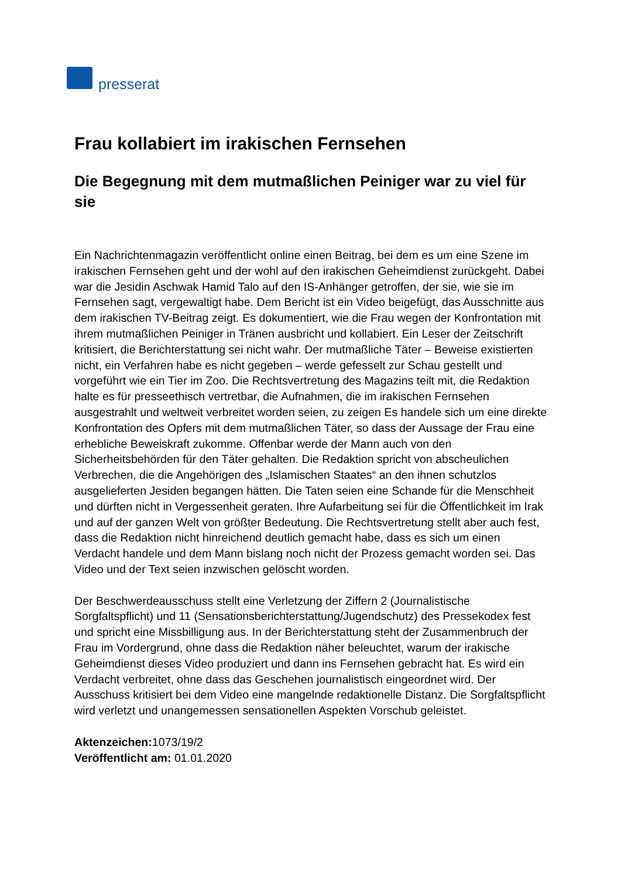presserat
Frau kollabiert im irakischen Fernsehen
Die Begegnung mit dem mutmaßlichen Peiniger war zu viel für sie
Ein Nachrichtenmagazin veröffentlicht online einen Beitrag, bei dem es um eine Szene im irakischen Fernsehen geht und der wohl auf den irakischen Geheimdienst zurückgeht. Dabei war die Jesidin Aschwak Hamid Talo auf den IS-Anhänger getroffen, der sie, wie sie im Fernsehen sagt, vergewaltigt habe. Dem Bericht ist ein Video beigefügt, das Ausschnitte aus dem irakischen TV-Beitrag zeigt. Es dokumentiert, wie die Frau wegen der Konfrontation mit ihrem mutmaßlichen Peiniger in Tränen ausbricht und kollabiert. Ein Leser der Zeitschrift kritisiert, die Berichterstattung sei nicht wahr. Der mutmaßliche Täter – Beweise existierten nicht, ein Verfahren habe es nicht gegeben – werde gefesselt zur Schau gestellt und vorgeführt wie ein Tier im Zoo. Die Rechtsvertretung des Magazins teilt mit, die Redaktion halte es für presseethisch vertretbar, die Aufnahmen, die im irakischen Fernsehen ausgestrahlt und weltweit verbreitet worden seien, zu zeigen Es handele sich um eine direkte Konfrontation des Opfers mit dem mutmaßlichen Täter, so dass der Aussage der Frau eine erhebliche Beweiskraft zukomme. Offenbar werde der Mann auch von den Sicherheitsbehörden für den Täter gehalten. Die Redaktion spricht von abscheulichen Verbrechen, die die Angehörigen des „Islamischen Staates“ an den ihnen schutzlos ausgelieferten Jesiden begangen hätten. Die Taten seien eine Schande für die Menschheit und dürften nicht in Vergessenheit geraten. Ihre Aufarbeitung sei für die Öffentlichkeit im Irak und auf der ganzen Welt von größter Bedeutung. Die Rechtsvertretung stellt aber auch fest, dass die Redaktion nicht hinreichend deutlich gemacht habe, dass es sich um einen Verdacht handele und dem Mann bislang noch nicht der Prozess gemacht worden sei. Das Video und der Text seien inzwischen gelöscht worden.
Der Beschwerdeausschuss stellt eine Verletzung der Ziffern 2 (Journalistische Sorgfaltspflicht) und 11 (Sensationsberichterstattung/Jugendschutz) des Pressekodex fest und spricht eine Missbilligung aus. In der Berichterstattung steht der Zusammenbruch der Frau im Vordergrund, ohne dass die Redaktion näher beleuchtet, warum der irakische Geheimdienst dieses Video produziert und dann ins Fernsehen gebracht hat. Es wird ein Verdacht verbreitet, ohne dass das Geschehen journalistisch eingeordnet wird. Der Ausschuss kritisiert bei dem Video eine mangelnde redaktionelle Distanz. Die Sorgfaltspflicht wird verletzt und unangemessen sensationellen Aspekten Vorschub geleistet.
Aktenzeichen: 1073/19/2
Veröffentlicht am: 01.01.2020